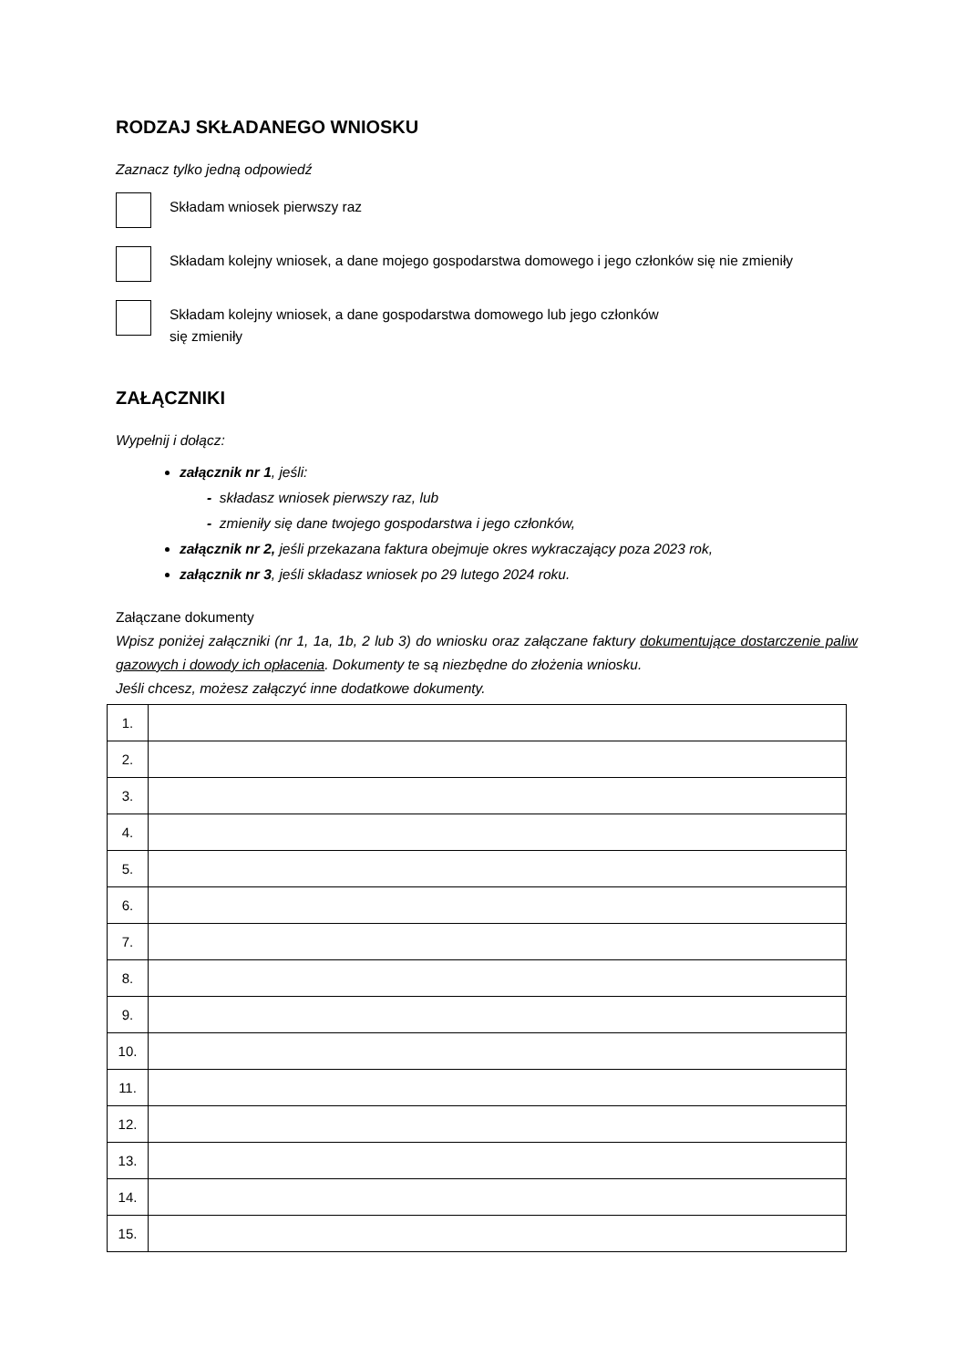RODZAJ SKŁADANEGO WNIOSKU
Zaznacz tylko jedną odpowiedź
Składam wniosek pierwszy raz
Składam kolejny wniosek, a dane mojego gospodarstwa domowego i jego członków się nie zmieniły
Składam kolejny wniosek, a dane gospodarstwa domowego lub jego członków
się zmieniły
ZAŁĄCZNIKI
Wypełnij i dołącz:
załącznik nr 1, jeśli:
- składasz wniosek pierwszy raz, lub
- zmieniły się dane twojego gospodarstwa i jego członków,
załącznik nr 2, jeśli przekazana faktura obejmuje okres wykraczający poza 2023 rok,
załącznik nr 3, jeśli składasz wniosek po 29 lutego 2024 roku.
Załączane dokumenty
Wpisz poniżej załączniki (nr 1, 1a, 1b, 2 lub 3) do wniosku oraz załączane faktury dokumentujące dostarczenie paliw gazowych i dowody ich opłacenia. Dokumenty te są niezbędne do złożenia wniosku.
Jeśli chcesz, możesz załączyć inne dodatkowe dokumenty.
| 1. | |
| 2. | |
| 3. | |
| 4. | |
| 5. | |
| 6. | |
| 7. | |
| 8. | |
| 9. | |
| 10. | |
| 11. | |
| 12. | |
| 13. | |
| 14. | |
| 15. | |